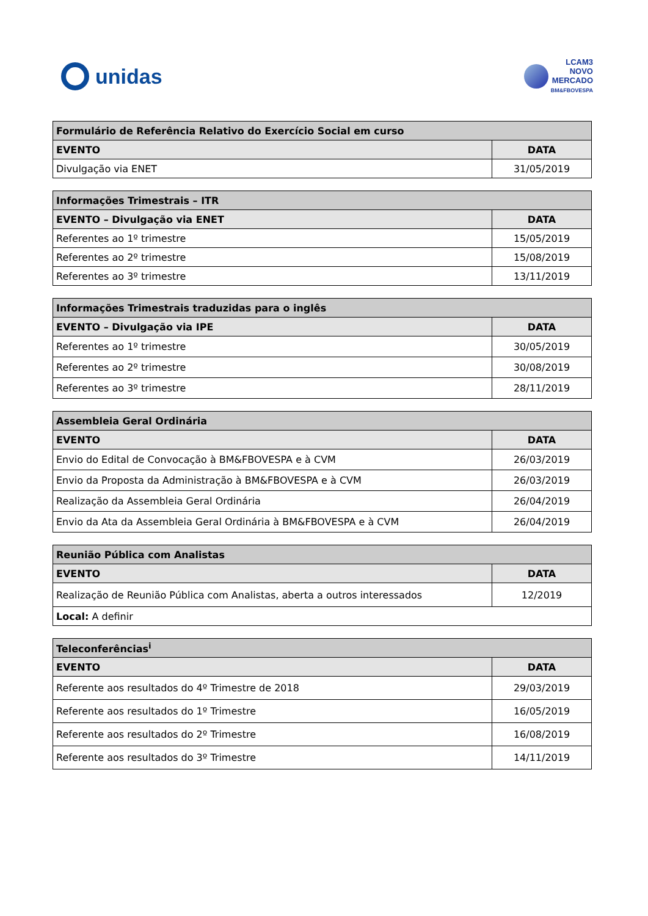unidas
LCAM3
NOVO
MERCADO
BM&FBOVESPA
| Formulário de Referência Relativo do Exercício Social em curso | |
| --- | --- |
| EVENTO | DATA |
| Divulgação via ENET | 31/05/2019 |
| Informações Trimestrais – ITR | |
| --- | --- |
| EVENTO – Divulgação via ENET | DATA |
| Referentes ao 1º trimestre | 15/05/2019 |
| Referentes ao 2º trimestre | 15/08/2019 |
| Referentes ao 3º trimestre | 13/11/2019 |
| Informações Trimestrais traduzidas para o inglês | |
| --- | --- |
| EVENTO – Divulgação via IPE | DATA |
| Referentes ao 1º trimestre | 30/05/2019 |
| Referentes ao 2º trimestre | 30/08/2019 |
| Referentes ao 3º trimestre | 28/11/2019 |
| Assembleia Geral Ordinária | |
| --- | --- |
| EVENTO | DATA |
| Envio do Edital de Convocação à BM&FBOVESPA e à CVM | 26/03/2019 |
| Envio da Proposta da Administração à BM&FBOVESPA e à CVM | 26/03/2019 |
| Realização da Assembleia Geral Ordinária | 26/04/2019 |
| Envio da Ata da Assembleia Geral Ordinária à BM&FBOVESPA e à CVM | 26/04/2019 |
| Reunião Pública com Analistas | |
| --- | --- |
| EVENTO | DATA |
| Realização de Reunião Pública com Analistas, aberta a outros interessados | 12/2019 |
| Local: A definir | |
| Teleconferências<sup>i</sup> | |
| --- | --- |
| EVENTO | DATA |
| Referente aos resultados do 4º Trimestre de 2018 | 29/03/2019 |
| Referente aos resultados do 1º Trimestre | 16/05/2019 |
| Referente aos resultados do 2º Trimestre | 16/08/2019 |
| Referente aos resultados do 3º Trimestre | 14/11/2019 |